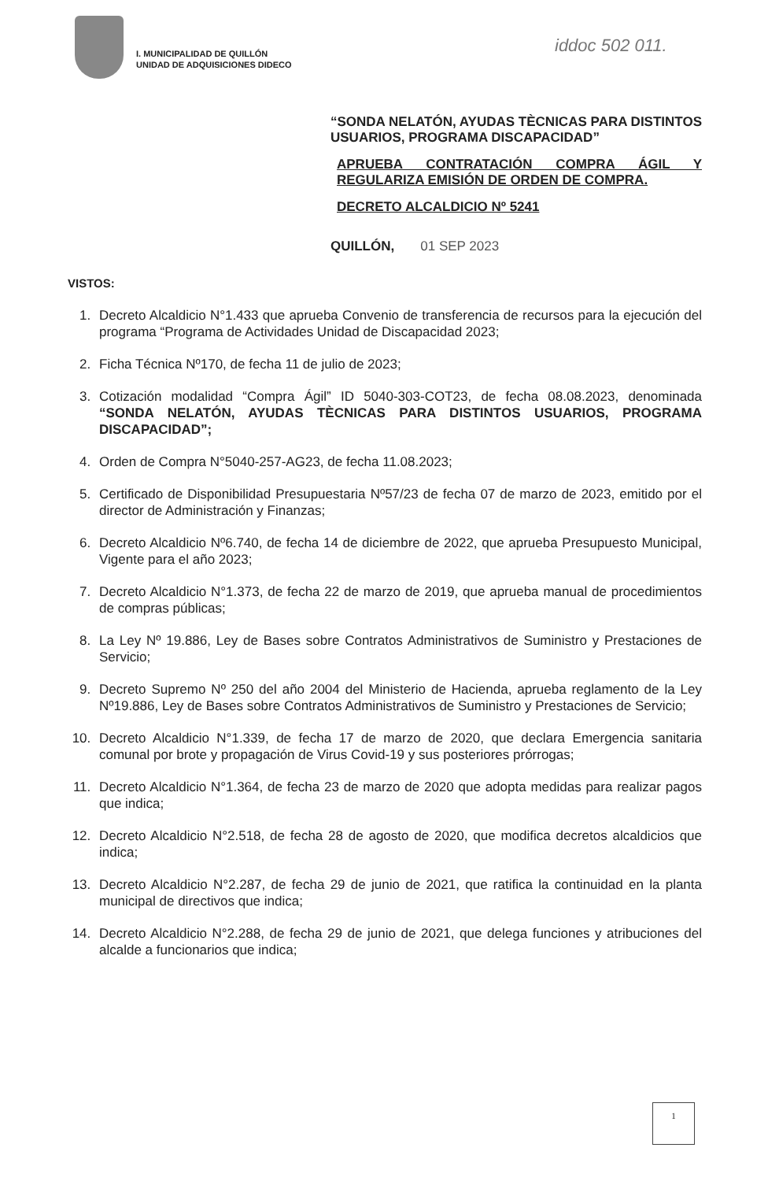I. MUNICIPALIDAD DE QUILLÓN
UNIDAD DE ADQUISICIONES DIDECO
iddoc 502 011.
“SONDA NELATÓN, AYUDAS TÈCNICAS PARA DISTINTOS USUARIOS, PROGRAMA DISCAPACIDAD”
APRUEBA CONTRATACIÓN COMPRA ÁGIL Y REGULARIZA EMISIÓN DE ORDEN DE COMPRA.
DECRETO ALCALDICIO Nº 5241
QUILLÓN, 01 SEP 2023
VISTOS:
1. Decreto Alcaldicio N°1.433 que aprueba Convenio de transferencia de recursos para la ejecución del programa “Programa de Actividades Unidad de Discapacidad 2023;
2. Ficha Técnica Nº170, de fecha 11 de julio de 2023;
3. Cotización modalidad “Compra Ágil” ID 5040-303-COT23, de fecha 08.08.2023, denominada “SONDA NELATÓN, AYUDAS TÈCNICAS PARA DISTINTOS USUARIOS, PROGRAMA DISCAPACIDAD”;
4. Orden de Compra N°5040-257-AG23, de fecha 11.08.2023;
5. Certificado de Disponibilidad Presupuestaria Nº57/23 de fecha 07 de marzo de 2023, emitido por el director de Administración y Finanzas;
6. Decreto Alcaldicio Nº6.740, de fecha 14 de diciembre de 2022, que aprueba Presupuesto Municipal, Vigente para el año 2023;
7. Decreto Alcaldicio N°1.373, de fecha 22 de marzo de 2019, que aprueba manual de procedimientos de compras públicas;
8. La Ley Nº 19.886, Ley de Bases sobre Contratos Administrativos de Suministro y Prestaciones de Servicio;
9. Decreto Supremo Nº 250 del año 2004 del Ministerio de Hacienda, aprueba reglamento de la Ley Nº19.886, Ley de Bases sobre Contratos Administrativos de Suministro y Prestaciones de Servicio;
10. Decreto Alcaldicio N°1.339, de fecha 17 de marzo de 2020, que declara Emergencia sanitaria comunal por brote y propagación de Virus Covid-19 y sus posteriores prórrogas;
11. Decreto Alcaldicio N°1.364, de fecha 23 de marzo de 2020 que adopta medidas para realizar pagos que indica;
12. Decreto Alcaldicio N°2.518, de fecha 28 de agosto de 2020, que modifica decretos alcaldicios que indica;
13. Decreto Alcaldicio N°2.287, de fecha 29 de junio de 2021, que ratifica la continuidad en la planta municipal de directivos que indica;
14. Decreto Alcaldicio N°2.288, de fecha 29 de junio de 2021, que delega funciones y atribuciones del alcalde a funcionarios que indica;
1